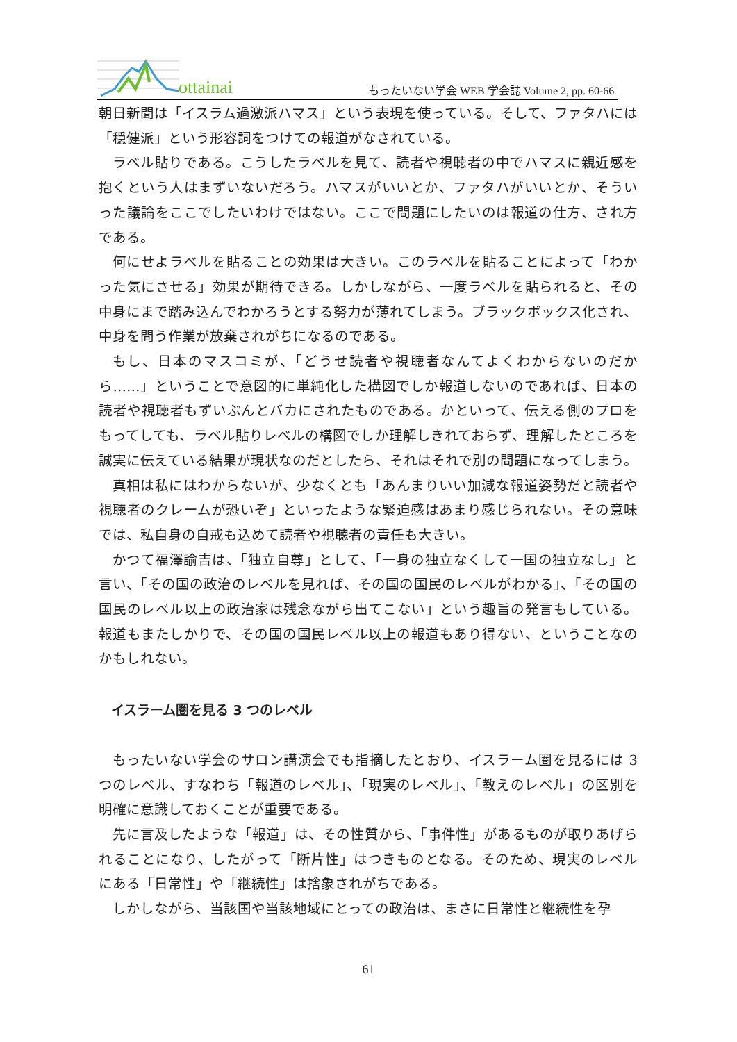ottainai
もったいない学会 WEB 学会誌 Volume 2, pp. 60-66
朝日新聞は「イスラム過激派ハマス」という表現を使っている。そして、ファタハには「穏健派」という形容詞をつけての報道がなされている。
ラベル貼りである。こうしたラベルを見て、読者や視聴者の中でハマスに親近感を抱くという人はまずいないだろう。ハマスがいいとか、ファタハがいいとか、そういった議論をここでしたいわけではない。ここで問題にしたいのは報道の仕方、され方である。
何にせよラベルを貼ることの効果は大きい。このラベルを貼ることによって「わかった気にさせる」効果が期待できる。しかしながら、一度ラベルを貼られると、その中身にまで踏み込んでわかろうとする努力が薄れてしまう。ブラックボックス化され、中身を問う作業が放棄されがちになるのである。
もし、日本のマスコミが、「どうせ読者や視聴者なんてよくわからないのだから……」ということで意図的に単純化した構図でしか報道しないのであれば、日本の読者や視聴者もずいぶんとバカにされたものである。かといって、伝える側のプロをもってしても、ラベル貼りレベルの構図でしか理解しきれておらず、理解したところを誠実に伝えている結果が現状なのだとしたら、それはそれで別の問題になってしまう。
真相は私にはわからないが、少なくとも「あんまりいい加減な報道姿勢だと読者や視聴者のクレームが恐いぞ」といったような緊迫感はあまり感じられない。その意味では、私自身の自戒も込めて読者や視聴者の責任も大きい。
かつて福澤諭吉は、「独立自尊」として、「一身の独立なくして一国の独立なし」と言い、「その国の政治のレベルを見れば、その国の国民のレベルがわかる」、「その国の国民のレベル以上の政治家は残念ながら出てこない」という趣旨の発言もしている。報道もまたしかりで、その国の国民レベル以上の報道もあり得ない、ということなのかもしれない。
イスラーム圏を見る 3 つのレベル
もったいない学会のサロン講演会でも指摘したとおり、イスラーム圏を見るには 3 つのレベル、すなわち「報道のレベル」、「現実のレベル」、「教えのレベル」の区別を明確に意識しておくことが重要である。
先に言及したような「報道」は、その性質から、「事件性」があるものが取りあげられることになり、したがって「断片性」はつきものとなる。そのため、現実のレベルにある「日常性」や「継続性」は捨象されがちである。
しかしながら、当該国や当該地域にとっての政治は、まさに日常性と継続性を孕
61